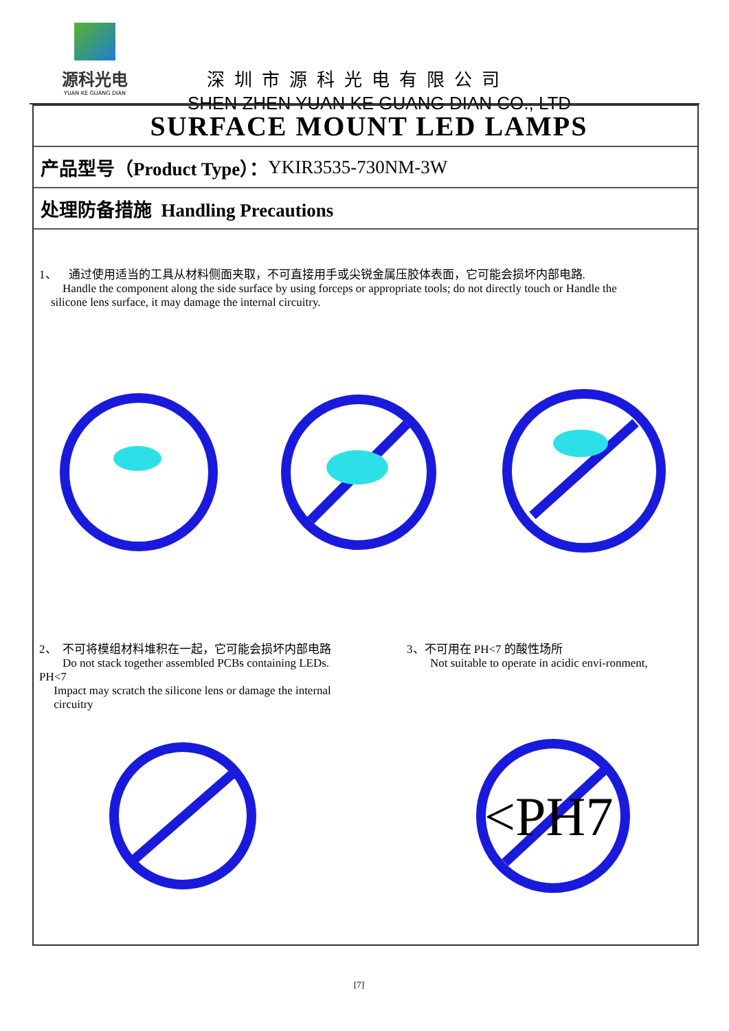源科光电
YUAN KE GUANG DIAN
深圳市源科光电有限公司
SHEN ZHEN YUAN KE GUANG DIAN CO., LTD
SURFACE MOUNT LED LAMPS
产品型号（Product Type）： YKIR3535-730NM-3W
处理防备措施 Handling Precautions
1、 通过使用适当的工具从材料侧面夹取，不可直接用手或尖锐金属压胶体表面，它可能会损坏内部电路.
Handle the component along the side surface by using forceps or appropriate tools; do not directly touch or Handle the
silicone lens surface, it may damage the internal circuitry.
2、 不可将模组材料堆积在一起，它可能会损坏内部电路
Do not stack together assembled PCBs containing LEDs.
PH<7
Impact may scratch the silicone lens or damage the internal
circuitry
3、不可用在 PH<7 的酸性场所
Not suitable to operate in acidic envi-ronment,
<PH7
[7]